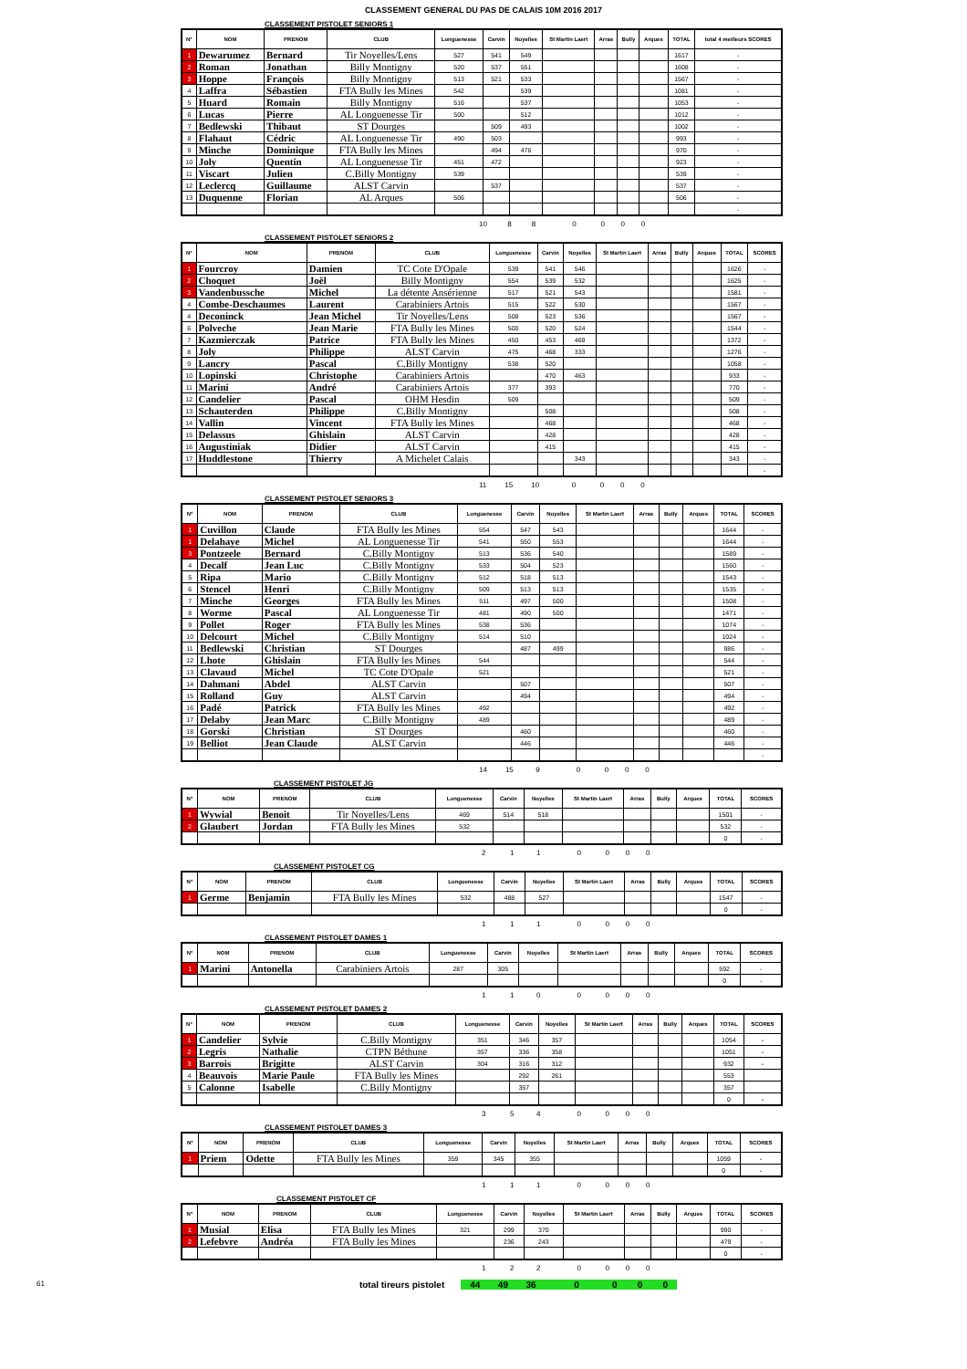CLASSEMENT GENERAL DU PAS DE CALAIS 10M 2016 2017
CLASSEMENT PISTOLET SENIORS 1
| N° | NOM | PRENOM | CLUB | Longuenesse | Carvin | Noyelles | St Martin Laert | Arras | Bully | Arques | TOTAL | total 4 meilleurs SCORES |
| --- | --- | --- | --- | --- | --- | --- | --- | --- | --- | --- | --- | --- |
| 1 | Dewarumez | Bernard | Tir Noyelles/Lens | 527 | 541 | 549 | | | | | 1617 | - |
| 2 | Roman | Jonathan | Billy Montigny | 520 | 537 | 551 | | | | | 1608 | - |
| 3 | Hoppe | François | Billy Montigny | 513 | 521 | 533 | | | | | 1567 | - |
| 4 | Laffra | Sébastien | FTA Bully les Mines | 542 | | 539 | | | | | 1081 | - |
| 5 | Huard | Romain | Billy Montigny | 516 | | 537 | | | | | 1053 | - |
| 6 | Lucas | Pierre | AL Longuenesse Tir | 500 | | 512 | | | | | 1012 | - |
| 7 | Bedlewski | Thibaut | ST Dourges | | 509 | 493 | | | | | 1002 | - |
| 8 | Flahaut | Cédric | AL Longuenesse Tir | 490 | 503 | | | | | | 993 | - |
| 9 | Minche | Dominique | FTA Bully les Mines | | 494 | 476 | | | | | 970 | - |
| 10 | Joly | Quentin | AL Longuenesse Tir | 451 | 472 | | | | | | 923 | - |
| 11 | Viscart | Julien | C.Billy Montigny | 539 | | | | | | | 539 | - |
| 12 | Leclercq | Guillaume | ALST Carvin | | 537 | | | | | | 537 | - |
| 13 | Duquenne | Florian | AL Arques | 506 | | | | | | | 506 | - |
| | | | | | | | | | | | | - |
10 8 8 0 0 0 0
CLASSEMENT PISTOLET SENIORS 2
| N° | NOM | PRENOM | CLUB | Longuenesse | Carvin | Noyelles | St Martin Laert | Arras | Bully | Arques | TOTAL | SCORES |
| --- | --- | --- | --- | --- | --- | --- | --- | --- | --- | --- | --- | --- |
| 1 | Fourcroy | Damien | TC Cote D'Opale | 539 | 541 | 546 | | | | | 1626 | - |
| 2 | Choquet | Joël | Billy Montigny | 554 | 539 | 532 | | | | | 1625 | - |
| 3 | Vandenbussche | Michel | La détente Ansérienne | 517 | 521 | 543 | | | | | 1581 | - |
| 4 | Combe-Deschaumes | Laurent | Carabiniers Artois | 515 | 522 | 530 | | | | | 1567 | - |
| 4 | Deconinck | Jean Michel | Tir Noyelles/Lens | 508 | 523 | 536 | | | | | 1567 | - |
| 6 | Polveche | Jean Marie | FTA Bully les Mines | 500 | 520 | 524 | | | | | 1544 | - |
| 7 | Kazmierczak | Patrice | FTA Bully les Mines | 450 | 453 | 469 | | | | | 1372 | - |
| 8 | Joly | Philippe | ALST Carvin | 475 | 468 | 333 | | | | | 1276 | - |
| 9 | Lancry | Pascal | C.Billy Montigny | 538 | 520 | | | | | | 1058 | - |
| 10 | Lopinski | Christophe | Carabiniers Artois | | 470 | 463 | | | | | 933 | - |
| 11 | Marini | André | Carabiniers Artois | 377 | 393 | | | | | | 770 | - |
| 12 | Candelier | Pascal | OHM Hesdin | 509 | | | | | | | 509 | - |
| 13 | Schauterden | Philippe | C.Billy Montigny | | 508 | | | | | | 508 | - |
| 14 | Vallin | Vincent | FTA Bully les Mines | | 468 | | | | | | 468 | - |
| 15 | Delassus | Ghislain | ALST Carvin | | 428 | | | | | | 428 | - |
| 16 | Augustiniak | Didier | ALST Carvin | | 415 | | | | | | 415 | - |
| 17 | Huddlestone | Thierry | A Michelet Calais | | | 343 | | | | | 343 | - |
| | | | | | | | | | | | | - |
11 15 10 0 0 0 0
CLASSEMENT PISTOLET SENIORS 3
| N° | NOM | PRENOM | CLUB | Longuenesse | Carvin | Noyelles | St Martin Laert | Arras | Bully | Arques | TOTAL | SCORES |
| --- | --- | --- | --- | --- | --- | --- | --- | --- | --- | --- | --- | --- |
| 1 | Cuvillon | Claude | FTA Bully les Mines | 554 | 547 | 543 | | | | | 1644 | - |
| 1 | Delahaye | Michel | AL Longuenesse Tir | 541 | 550 | 553 | | | | | 1644 | - |
| 3 | Pontzeele | Bernard | C.Billy Montigny | 513 | 536 | 540 | | | | | 1589 | - |
| 4 | Decalf | Jean Luc | C.Billy Montigny | 533 | 504 | 523 | | | | | 1560 | - |
| 5 | Ripa | Mario | C.Billy Montigny | 512 | 518 | 513 | | | | | 1543 | - |
| 6 | Stencel | Henri | C.Billy Montigny | 509 | 513 | 513 | | | | | 1535 | - |
| 7 | Minche | Georges | FTA Bully les Mines | 511 | 497 | 500 | | | | | 1508 | - |
| 8 | Worme | Pascal | AL Longuenesse Tir | 481 | 490 | 500 | | | | | 1471 | - |
| 9 | Pollet | Roger | FTA Bully les Mines | 538 | 536 | | | | | | 1074 | - |
| 10 | Delcourt | Michel | C.Billy Montigny | 514 | 510 | | | | | | 1024 | - |
| 11 | Bedlewski | Christian | ST Dourges | | 487 | 499 | | | | | 986 | - |
| 12 | Lhote | Ghislain | FTA Bully les Mines | 544 | | | | | | | 544 | - |
| 13 | Clavaud | Michel | TC Cote D'Opale | 521 | | | | | | | 521 | - |
| 14 | Dahmani | Abdel | ALST Carvin | | 507 | | | | | | 507 | - |
| 15 | Rolland | Guy | ALST Carvin | | 494 | | | | | | 494 | - |
| 16 | Padé | Patrick | FTA Bully les Mines | 492 | | | | | | | 492 | - |
| 17 | Delaby | Jean Marc | C.Billy Montigny | 489 | | | | | | | 489 | - |
| 18 | Gorski | Christian | ST Dourges | | 460 | | | | | | 460 | - |
| 19 | Belliot | Jean Claude | ALST Carvin | | 446 | | | | | | 446 | - |
| | | | | | | | | | | | | - |
14 15 9 0 0 0 0
CLASSEMENT PISTOLET JG
| N° | NOM | PRENOM | CLUB | Longuenesse | Carvin | Noyelles | St Martin Laert | Arras | Bully | Arques | TOTAL | SCORES |
| --- | --- | --- | --- | --- | --- | --- | --- | --- | --- | --- | --- | --- |
| 1 | Wywial | Benoit | Tir Noyelles/Lens | 469 | 514 | 518 | | | | | 1501 | - |
| 2 | Glaubert | Jordan | FTA Bully les Mines | 532 | | | | | | | 532 | - |
| | | | | | | | | | | | 0 | - |
2 1 1 0 0 0 0
CLASSEMENT PISTOLET CG
| N° | NOM | PRENOM | CLUB | Longuenesse | Carvin | Noyelles | St Martin Laert | Arras | Bully | Arques | TOTAL | SCORES |
| --- | --- | --- | --- | --- | --- | --- | --- | --- | --- | --- | --- | --- |
| 1 | Germe | Benjamin | FTA Bully les Mines | 532 | 488 | 527 | | | | | 1547 | - |
| | | | | | | | | | | | 0 | - |
1 1 1 0 0 0 0
CLASSEMENT PISTOLET DAMES 1
| N° | NOM | PRENOM | CLUB | Longuenesse | Carvin | Noyelles | St Martin Laert | Arras | Bully | Arques | TOTAL | SCORES |
| --- | --- | --- | --- | --- | --- | --- | --- | --- | --- | --- | --- | --- |
| 1 | Marini | Antonella | Carabiniers Artois | 287 | 305 | | | | | | 592 | - |
| | | | | | | | | | | | 0 | - |
1 1 0 0 0 0 0
CLASSEMENT PISTOLET DAMES 2
| N° | NOM | PRENOM | CLUB | Longuenesse | Carvin | Noyelles | St Martin Laert | Arras | Bully | Arques | TOTAL | SCORES |
| --- | --- | --- | --- | --- | --- | --- | --- | --- | --- | --- | --- | --- |
| 1 | Candelier | Sylvie | C.Billy Montigny | 351 | 346 | 357 | | | | | 1054 | - |
| 2 | Legris | Nathalie | CTPN Béthune | 357 | 336 | 358 | | | | | 1051 | - |
| 3 | Barrois | Brigitte | ALST Carvin | 304 | 316 | 312 | | | | | 932 | - |
| 4 | Beauvois | Marie Paule | FTA Bully les Mines | | 292 | 261 | | | | | 553 | |
| 5 | Calonne | Isabelle | C.Billy Montigny | | 357 | | | | | | 357 | |
| | | | | | | | | | | | 0 | - |
3 5 4 0 0 0 0
CLASSEMENT PISTOLET DAMES 3
| N° | NOM | PRENOM | CLUB | Longuenesse | Carvin | Noyelles | St Martin Laert | Arras | Bully | Arques | TOTAL | SCORES |
| --- | --- | --- | --- | --- | --- | --- | --- | --- | --- | --- | --- | --- |
| 1 | Priem | Odette | FTA Bully les Mines | 359 | 345 | 355 | | | | | 1059 | - |
| | | | | | | | | | | | 0 | - |
1 1 1 0 0 0 0
CLASSEMENT PISTOLET CF
| N° | NOM | PRENOM | CLUB | Longuenesse | Carvin | Noyelles | St Martin Laert | Arras | Bully | Arques | TOTAL | SCORES |
| --- | --- | --- | --- | --- | --- | --- | --- | --- | --- | --- | --- | --- |
| 1 | Musial | Elisa | FTA Bully les Mines | 321 | 299 | 370 | | | | | 990 | - |
| 2 | Lefebvre | Andréa | FTA Bully les Mines | | 236 | 243 | | | | | 479 | - |
| | | | | | | | | | | | 0 | - |
1 2 2 0 0 0 0
61 total tireurs pistolet 44 49 36 0 0 0 0